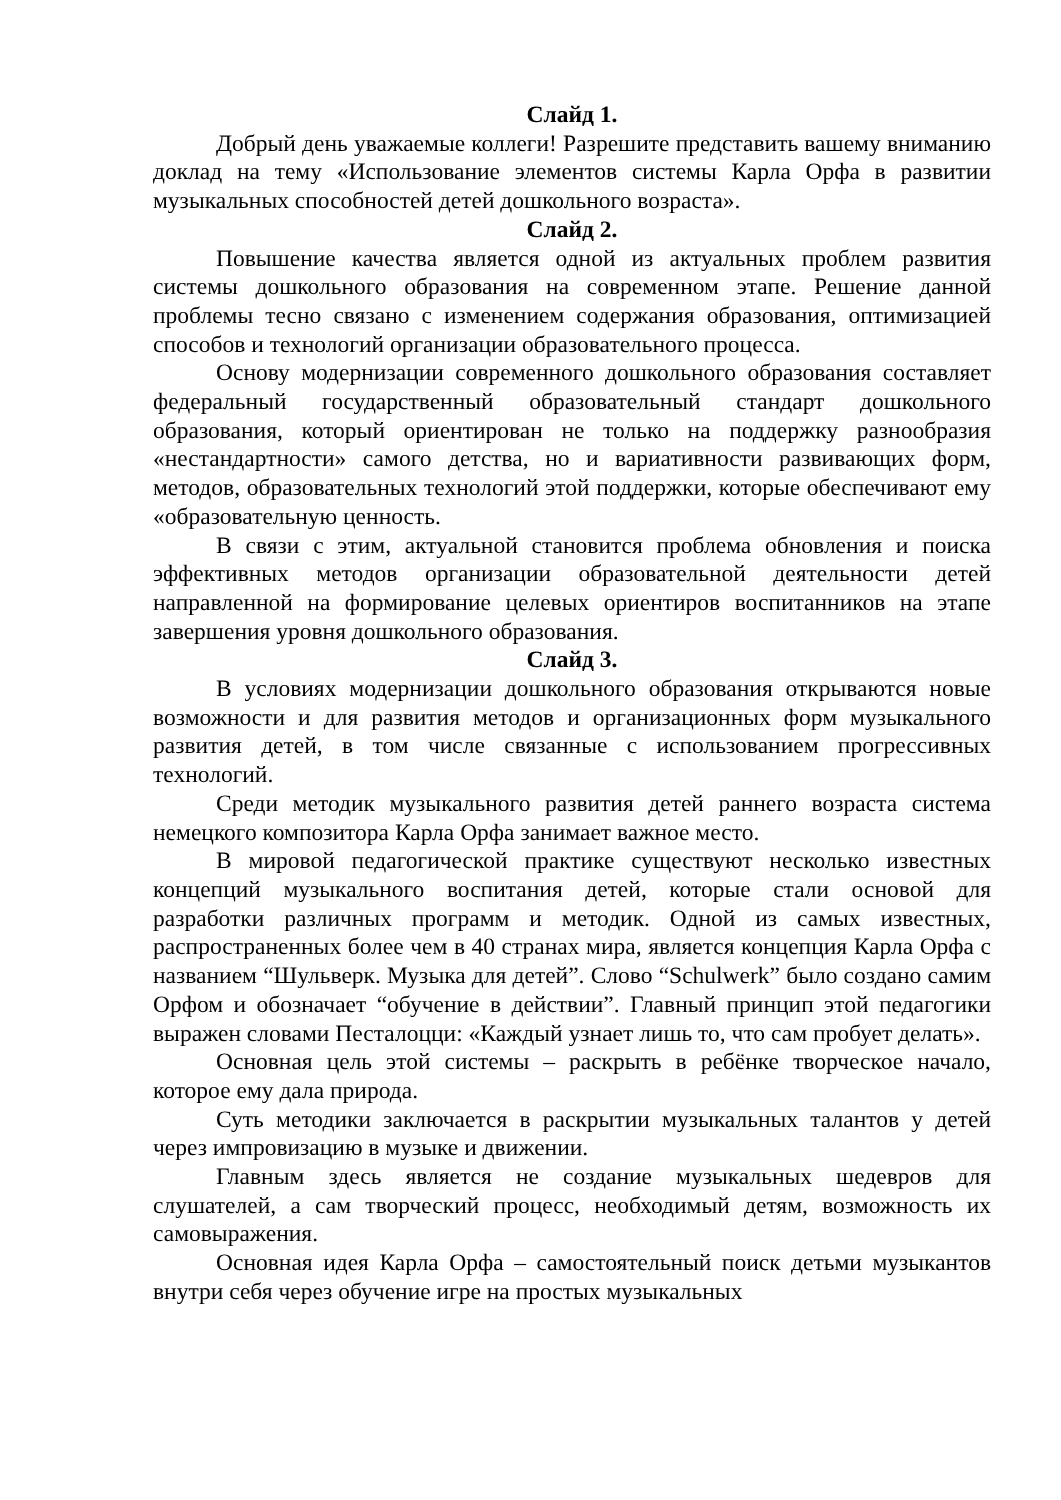Слайд 1.
Добрый день уважаемые коллеги! Разрешите представить вашему вниманию доклад на тему «Использование элементов системы Карла Орфа в развитии музыкальных способностей детей дошкольного возраста».
Слайд 2.
Повышение качества является одной из актуальных проблем развития системы дошкольного образования на современном этапе. Решение данной проблемы тесно связано с изменением содержания образования, оптимизацией способов и технологий организации образовательного процесса.
Основу модернизации современного дошкольного образования составляет федеральный государственный образовательный стандарт дошкольного образования, который ориентирован не только на поддержку разнообразия «нестандартности» самого детства, но и вариативности развивающих форм, методов, образовательных технологий этой поддержки, которые обеспечивают ему «образовательную ценность.
В связи с этим, актуальной становится проблема обновления и поиска эффективных методов организации образовательной деятельности детей направленной на формирование целевых ориентиров воспитанников на этапе завершения уровня дошкольного образования.
Слайд 3.
В условиях модернизации дошкольного образования открываются новые возможности и для развития методов и организационных форм музыкального развития детей, в том числе связанные с использованием прогрессивных технологий.
Среди методик музыкального развития детей раннего возраста система немецкого композитора Карла Орфа занимает важное место.
В мировой педагогической практике существуют несколько известных концепций музыкального воспитания детей, которые стали основой для разработки различных программ и методик. Одной из самых известных, распространенных более чем в 40 странах мира, является концепция Карла Орфа с названием “Шульверк. Музыка для детей”. Слово “Schulwerk” было создано самим Орфом и обозначает “обучение в действии”. Главный принцип этой педагогики выражен словами Песталоцци: «Каждый узнает лишь то, что сам пробует делать».
Основная цель этой системы – раскрыть в ребёнке творческое начало, которое ему дала природа.
Суть методики заключается в раскрытии музыкальных талантов у детей через импровизацию в музыке и движении.
Главным здесь является не создание музыкальных шедевров для слушателей, а сам творческий процесс, необходимый детям, возможность их самовыражения.
Основная идея Карла Орфа – самостоятельный поиск детьми музыкантов внутри себя через обучение игре на простых музыкальных